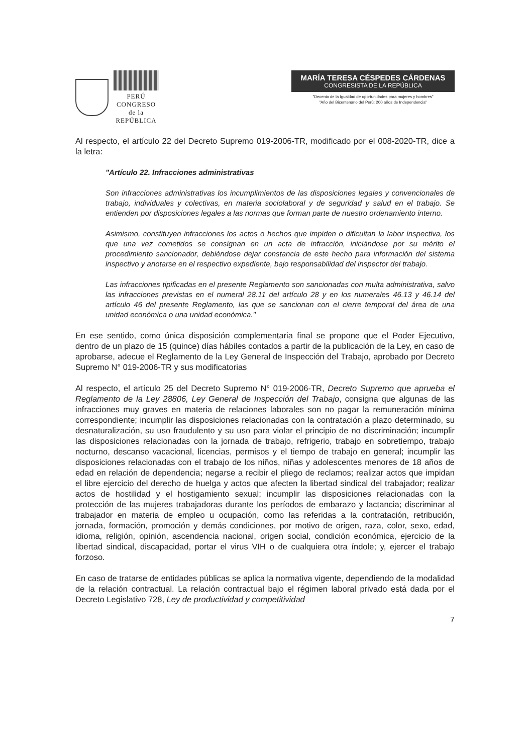PERÚ
CONGRESO
de la
REPÚBLICA
MARÍA TERESA CÉSPEDES CÁRDENAS
CONGRESISTA DE LA REPÚBLICA
"Decenio de la Igualdad de oportunidades para mujeres y hombres"
"Año del Bicentenario del Perú: 200 años de Independencia"
Al respecto, el artículo 22 del Decreto Supremo 019-2006-TR, modificado por el 008-2020-TR, dice a la letra:
"Artículo 22. Infracciones administrativas
Son infracciones administrativas los incumplimientos de las disposiciones legales y convencionales de trabajo, individuales y colectivas, en materia sociolaboral y de seguridad y salud en el trabajo. Se entienden por disposiciones legales a las normas que forman parte de nuestro ordenamiento interno.
Asimismo, constituyen infracciones los actos o hechos que impiden o dificultan la labor inspectiva, los que una vez cometidos se consignan en un acta de infracción, iniciándose por su mérito el procedimiento sancionador, debiéndose dejar constancia de este hecho para información del sistema inspectivo y anotarse en el respectivo expediente, bajo responsabilidad del inspector del trabajo.
Las infracciones tipificadas en el presente Reglamento son sancionadas con multa administrativa, salvo las infracciones previstas en el numeral 28.11 del artículo 28 y en los numerales 46.13 y 46.14 del artículo 46 del presente Reglamento, las que se sancionan con el cierre temporal del área de una unidad económica o una unidad económica."
En ese sentido, como única disposición complementaria final se propone que el Poder Ejecutivo, dentro de un plazo de 15 (quince) días hábiles contados a partir de la publicación de la Ley, en caso de aprobarse, adecue el Reglamento de la Ley General de Inspección del Trabajo, aprobado por Decreto Supremo N° 019-2006-TR y sus modificatorias
Al respecto, el artículo 25 del Decreto Supremo N° 019-2006-TR, Decreto Supremo que aprueba el Reglamento de la Ley 28806, Ley General de Inspección del Trabajo, consigna que algunas de las infracciones muy graves en materia de relaciones laborales son no pagar la remuneración mínima correspondiente; incumplir las disposiciones relacionadas con la contratación a plazo determinado, su desnaturalización, su uso fraudulento y su uso para violar el principio de no discriminación; incumplir las disposiciones relacionadas con la jornada de trabajo, refrigerio, trabajo en sobretiempo, trabajo nocturno, descanso vacacional, licencias, permisos y el tiempo de trabajo en general; incumplir las disposiciones relacionadas con el trabajo de los niños, niñas y adolescentes menores de 18 años de edad en relación de dependencia; negarse a recibir el pliego de reclamos; realizar actos que impidan el libre ejercicio del derecho de huelga y actos que afecten la libertad sindical del trabajador; realizar actos de hostilidad y el hostigamiento sexual; incumplir las disposiciones relacionadas con la protección de las mujeres trabajadoras durante los períodos de embarazo y lactancia; discriminar al trabajador en materia de empleo u ocupación, como las referidas a la contratación, retribución, jornada, formación, promoción y demás condiciones, por motivo de origen, raza, color, sexo, edad, idioma, religión, opinión, ascendencia nacional, origen social, condición económica, ejercicio de la libertad sindical, discapacidad, portar el virus VIH o de cualquiera otra índole; y, ejercer el trabajo forzoso.
En caso de tratarse de entidades públicas se aplica la normativa vigente, dependiendo de la modalidad de la relación contractual. La relación contractual bajo el régimen laboral privado está dada por el Decreto Legislativo 728, Ley de productividad y competitividad
7